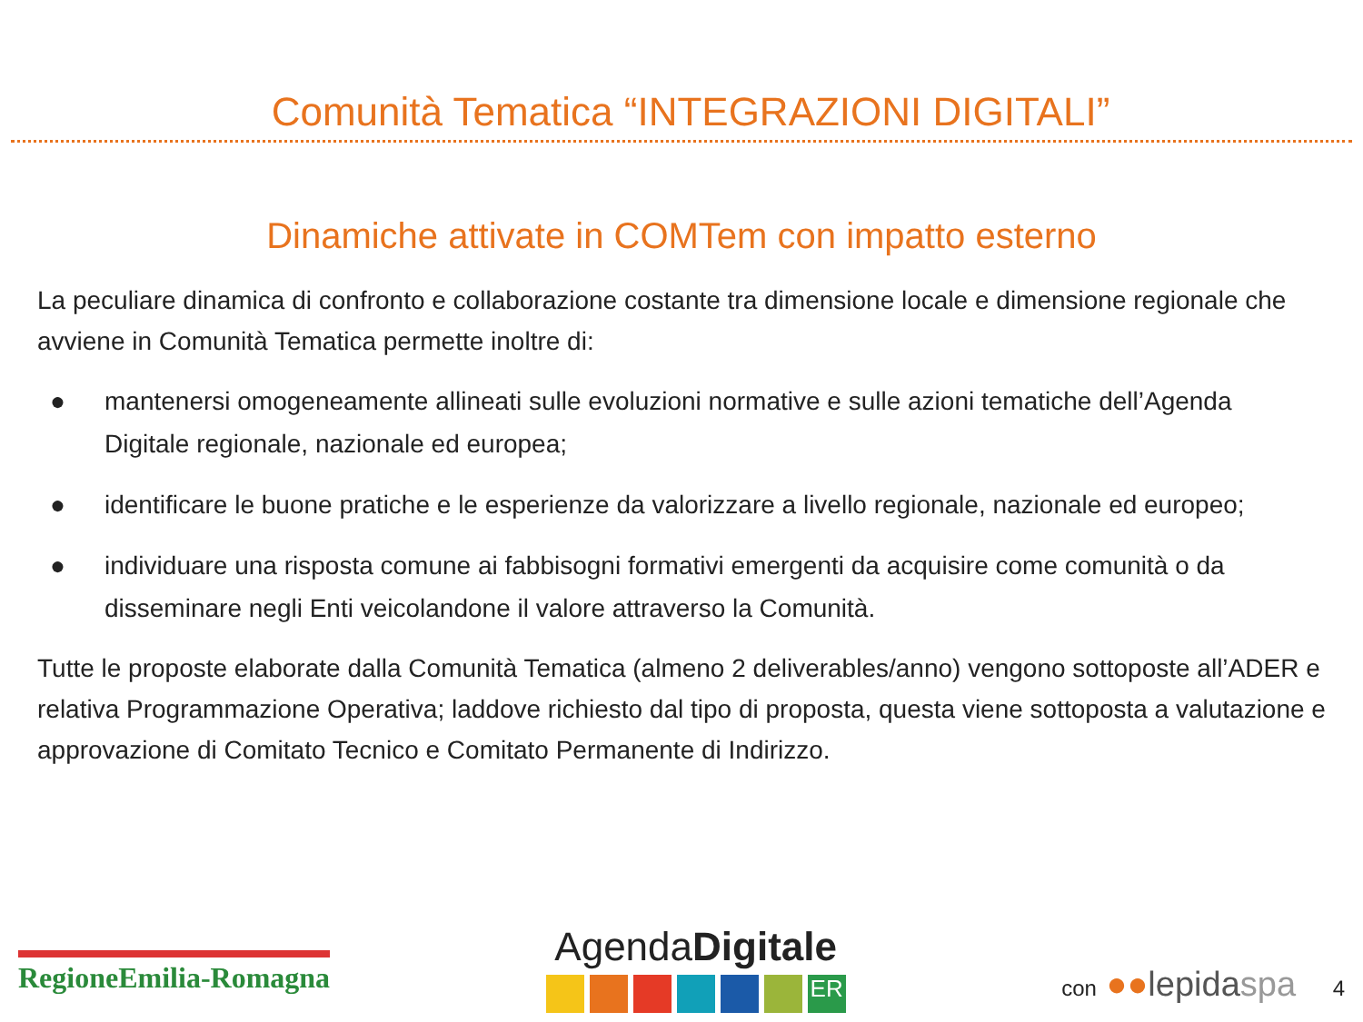Comunità Tematica “INTEGRAZIONI DIGITALI”
Dinamiche attivate in COMTem con impatto esterno
La peculiare dinamica di confronto e collaborazione costante tra dimensione locale e dimensione regionale che avviene in Comunità Tematica permette inoltre di:
● mantenersi omogeneamente allineati sulle evoluzioni normative e sulle azioni tematiche dell’Agenda Digitale regionale, nazionale ed europea;
● identificare le buone pratiche e le esperienze da valorizzare a livello regionale, nazionale ed europeo;
● individuare una risposta comune ai fabbisogni formativi emergenti da acquisire come comunità o da disseminare negli Enti veicolandone il valore attraverso la Comunità.
Tutte le proposte elaborate dalla Comunità Tematica (almeno 2 deliverables/anno) vengono sottoposte all’ADER e relativa Programmazione Operativa; laddove richiesto dal tipo di proposta, questa viene sottoposta a valutazione e approvazione di Comitato Tecnico e Comitato Permanente di Indirizzo.
RegioneEmilia-Romagna
AgendaDigitale
ER
con ●●lepidaspa 4